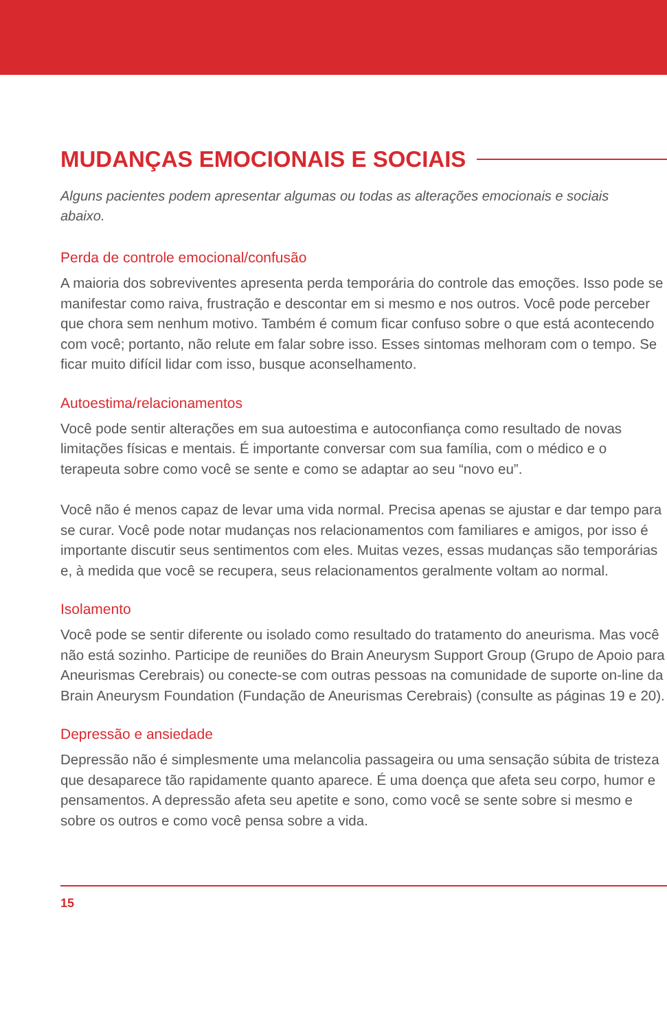MUDANÇAS EMOCIONAIS E SOCIAIS
Alguns pacientes podem apresentar algumas ou todas as alterações emocionais e sociais abaixo.
Perda de controle emocional/confusão
A maioria dos sobreviventes apresenta perda temporária do controle das emoções. Isso pode se manifestar como raiva, frustração e descontar em si mesmo e nos outros. Você pode perceber que chora sem nenhum motivo. Também é comum ficar confuso sobre o que está acontecendo com você; portanto, não relute em falar sobre isso. Esses sintomas melhoram com o tempo. Se ficar muito difícil lidar com isso, busque aconselhamento.
Autoestima/relacionamentos
Você pode sentir alterações em sua autoestima e autoconfiança como resultado de novas limitações físicas e mentais. É importante conversar com sua família, com o médico e o terapeuta sobre como você se sente e como se adaptar ao seu “novo eu”.
Você não é menos capaz de levar uma vida normal. Precisa apenas se ajustar e dar tempo para se curar. Você pode notar mudanças nos relacionamentos com familiares e amigos, por isso é importante discutir seus sentimentos com eles. Muitas vezes, essas mudanças são temporárias e, à medida que você se recupera, seus relacionamentos geralmente voltam ao normal.
Isolamento
Você pode se sentir diferente ou isolado como resultado do tratamento do aneurisma. Mas você não está sozinho. Participe de reuniões do Brain Aneurysm Support Group (Grupo de Apoio para Aneurismas Cerebrais) ou conecte-se com outras pessoas na comunidade de suporte on-line da Brain Aneurysm Foundation (Fundação de Aneurismas Cerebrais) (consulte as páginas 19 e 20).
Depressão e ansiedade
Depressão não é simplesmente uma melancolia passageira ou uma sensação súbita de tristeza que desaparece tão rapidamente quanto aparece. É uma doença que afeta seu corpo, humor e pensamentos. A depressão afeta seu apetite e sono, como você se sente sobre si mesmo e sobre os outros e como você pensa sobre a vida.
15